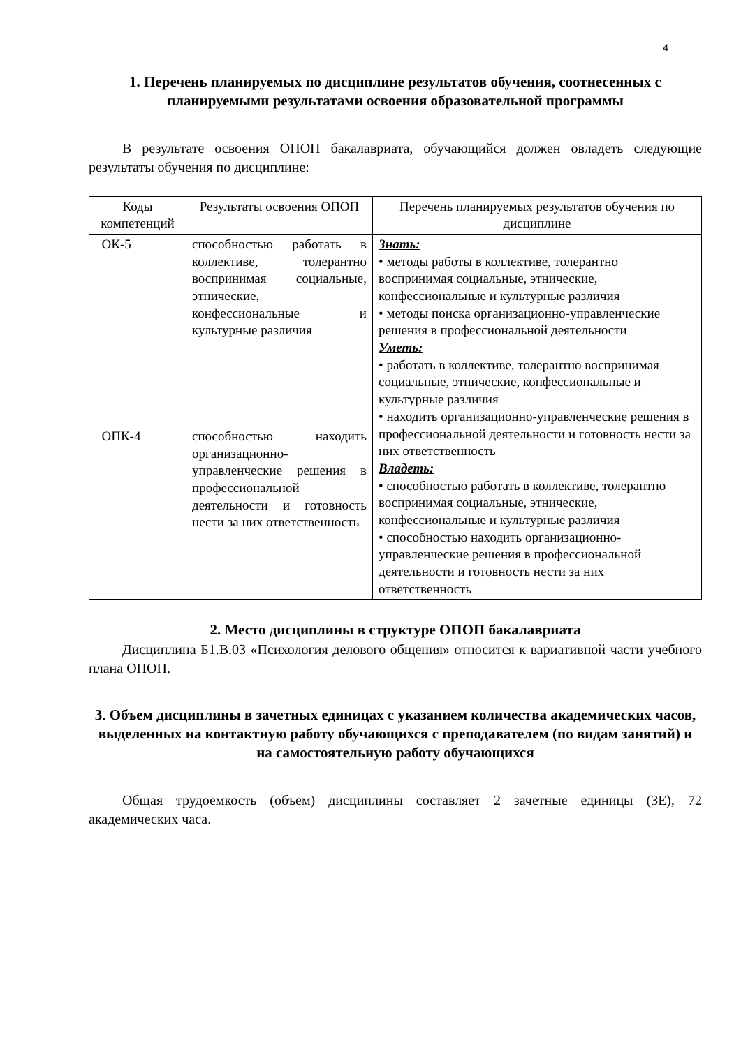4
1. Перечень планируемых по дисциплине результатов обучения, соотнесенных с планируемыми результатами освоения образовательной программы
В результате освоения ОПОП бакалавриата, обучающийся должен овладеть следующие результаты обучения по дисциплине:
| Коды компетенций | Результаты освоения ОПОП | Перечень планируемых результатов обучения по дисциплине |
| --- | --- | --- |
| ОК-5 | способностью работать в коллективе, толерантно воспринимая социальные, этнические, конфессиональные и культурные различия | Знать: • методы работы в коллективе, толерантно воспринимая социальные, этнические, конфессиональные и культурные различия • методы поиска организационно-управленческие решения в профессиональной деятельности Уметь: • работать в коллективе, толерантно воспринимая социальные, этнические, конфессиональные и культурные различия • находить организационно-управленческие решения в профессиональной деятельности и готовность нести за них ответственность Владеть: • способностью работать в коллективе, толерантно воспринимая социальные, этнические, конфессиональные и культурные различия • способностью находить организационно-управленческие решения в профессиональной деятельности и готовность нести за них ответственность |
| ОПК-4 | способностью находить организационно-управленческие решения в профессиональной деятельности и готовность нести за них ответственность | |
2. Место дисциплины в структуре ОПОП бакалавриата
Дисциплина Б1.В.03 «Психология делового общения» относится к вариативной части учебного плана ОПОП.
3. Объем дисциплины в зачетных единицах с указанием количества академических часов, выделенных на контактную работу обучающихся с преподавателем (по видам занятий) и на самостоятельную работу обучающихся
Общая трудоемкость (объем) дисциплины составляет 2 зачетные единицы (ЗЕ), 72 академических часа.